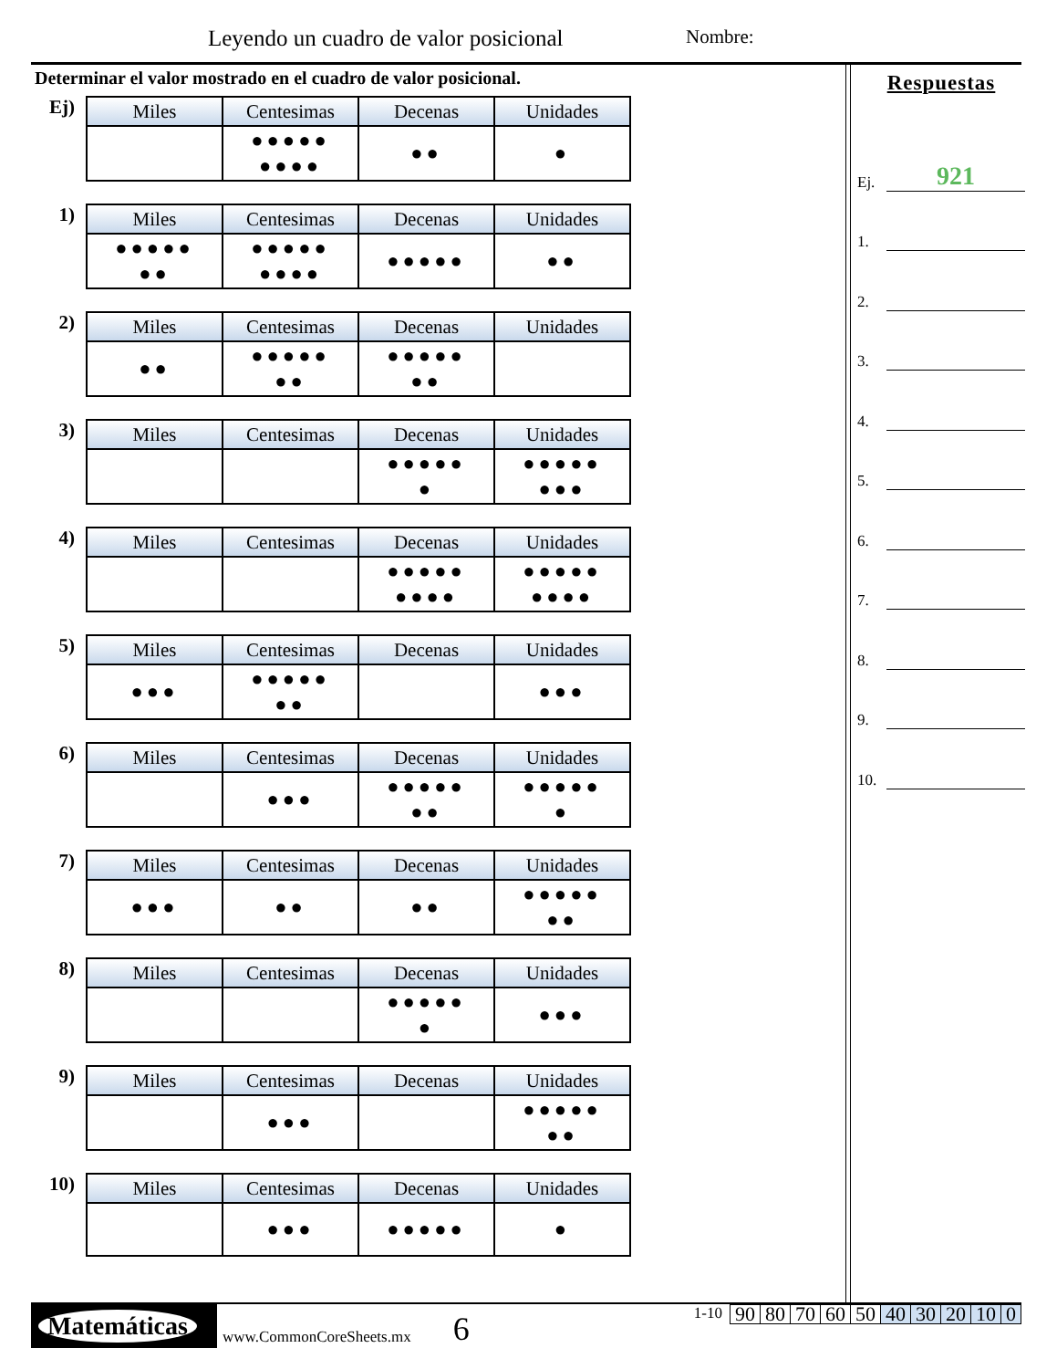Leyendo un cuadro de valor posicional
Nombre:
Determinar el valor mostrado en el cuadro de valor posicional.
Ej)
| Miles | Centesimas | Decenas | Unidades |
| --- | --- | --- | --- |
| | ●●●●● ●●●● | ●● | ● |
1)
| Miles | Centesimas | Decenas | Unidades |
| --- | --- | --- | --- |
| ●●●●● ●● | ●●●●● ●●●● | ●●●●● | ●● |
2)
| Miles | Centesimas | Decenas | Unidades |
| --- | --- | --- | --- |
| ●● | ●●●●● ●● | ●●●●● ●● | |
3)
| Miles | Centesimas | Decenas | Unidades |
| --- | --- | --- | --- |
| | | ●●●●● ● | ●●●●● ●●● |
4)
| Miles | Centesimas | Decenas | Unidades |
| --- | --- | --- | --- |
| | | ●●●●● ●●●● | ●●●●● ●●●● |
5)
| Miles | Centesimas | Decenas | Unidades |
| --- | --- | --- | --- |
| ●●● | ●●●●● ●● | | ●●● |
6)
| Miles | Centesimas | Decenas | Unidades |
| --- | --- | --- | --- |
| | ●●● | ●●●●● ●● | ●●●●● ● |
7)
| Miles | Centesimas | Decenas | Unidades |
| --- | --- | --- | --- |
| ●●● | ●● | ●● | ●●●●● ●● |
8)
| Miles | Centesimas | Decenas | Unidades |
| --- | --- | --- | --- |
| | | ●●●●● ● | ●●● |
9)
| Miles | Centesimas | Decenas | Unidades |
| --- | --- | --- | --- |
| | ●●● | | ●●●●● ●● |
10)
| Miles | Centesimas | Decenas | Unidades |
| --- | --- | --- | --- |
| | ●●● | ●●●●● | ● |
Respuestas
Ej. 921
1.
2.
3.
4.
5.
6.
7.
8.
9.
10.
Matemáticas
www.CommonCoreSheets.mx
6
1-10
| 90 | 80 | 70 | 60 | 50 | 40 | 30 | 20 | 10 | 0 |